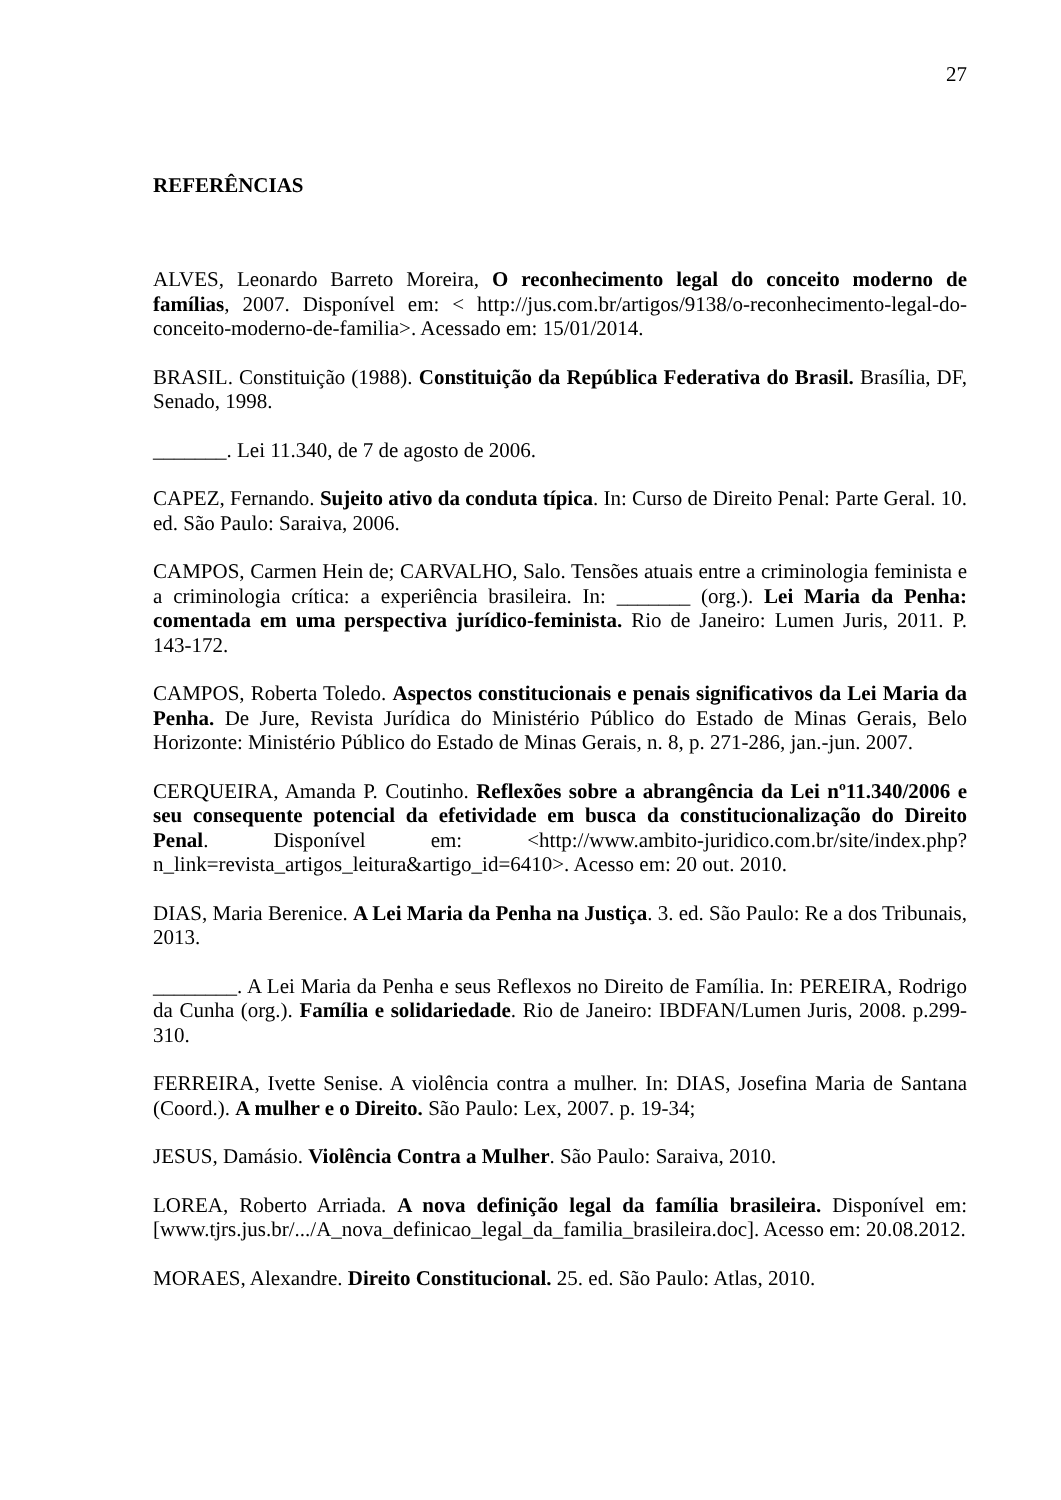27
REFERÊNCIAS
ALVES, Leonardo Barreto Moreira, O reconhecimento legal do conceito moderno de famílias, 2007. Disponível em: < http://jus.com.br/artigos/9138/o-reconhecimento-legal-do-conceito-moderno-de-familia>. Acessado em: 15/01/2014.
BRASIL. Constituição (1988). Constituição da República Federativa do Brasil. Brasília, DF, Senado, 1998.
_______. Lei 11.340, de 7 de agosto de 2006.
CAPEZ, Fernando. Sujeito ativo da conduta típica. In: Curso de Direito Penal: Parte Geral. 10. ed. São Paulo: Saraiva, 2006.
CAMPOS, Carmen Hein de; CARVALHO, Salo. Tensões atuais entre a criminologia feminista e a criminologia crítica: a experiência brasileira. In: _______ (org.). Lei Maria da Penha: comentada em uma perspectiva jurídico-feminista. Rio de Janeiro: Lumen Juris, 2011. P. 143-172.
CAMPOS, Roberta Toledo. Aspectos constitucionais e penais significativos da Lei Maria da Penha. De Jure, Revista Jurídica do Ministério Público do Estado de Minas Gerais, Belo Horizonte: Ministério Público do Estado de Minas Gerais, n. 8, p. 271-286, jan.-jun. 2007.
CERQUEIRA, Amanda P. Coutinho. Reflexões sobre a abrangência da Lei nº11.340/2006 e seu consequente potencial da efetividade em busca da constitucionalização do Direito Penal. Disponível em: <http://www.ambito-juridico.com.br/site/index.php?n_link=revista_artigos_leitura&artigo_id=6410>. Acesso em: 20 out. 2010.
DIAS, Maria Berenice. A Lei Maria da Penha na Justiça. 3. ed. São Paulo: Re a dos Tribunais, 2013.
________. A Lei Maria da Penha e seus Reflexos no Direito de Família. In: PEREIRA, Rodrigo da Cunha (org.). Família e solidariedade. Rio de Janeiro: IBDFAN/Lumen Juris, 2008. p.299-310.
FERREIRA, Ivette Senise. A violência contra a mulher. In: DIAS, Josefina Maria de Santana (Coord.). A mulher e o Direito. São Paulo: Lex, 2007. p. 19-34;
JESUS, Damásio. Violência Contra a Mulher. São Paulo: Saraiva, 2010.
LOREA, Roberto Arriada. A nova definição legal da família brasileira. Disponível em: [www.tjrs.jus.br/.../A_nova_definicao_legal_da_familia_brasileira.doc]. Acesso em: 20.08.2012.
MORAES, Alexandre. Direito Constitucional. 25. ed. São Paulo: Atlas, 2010.